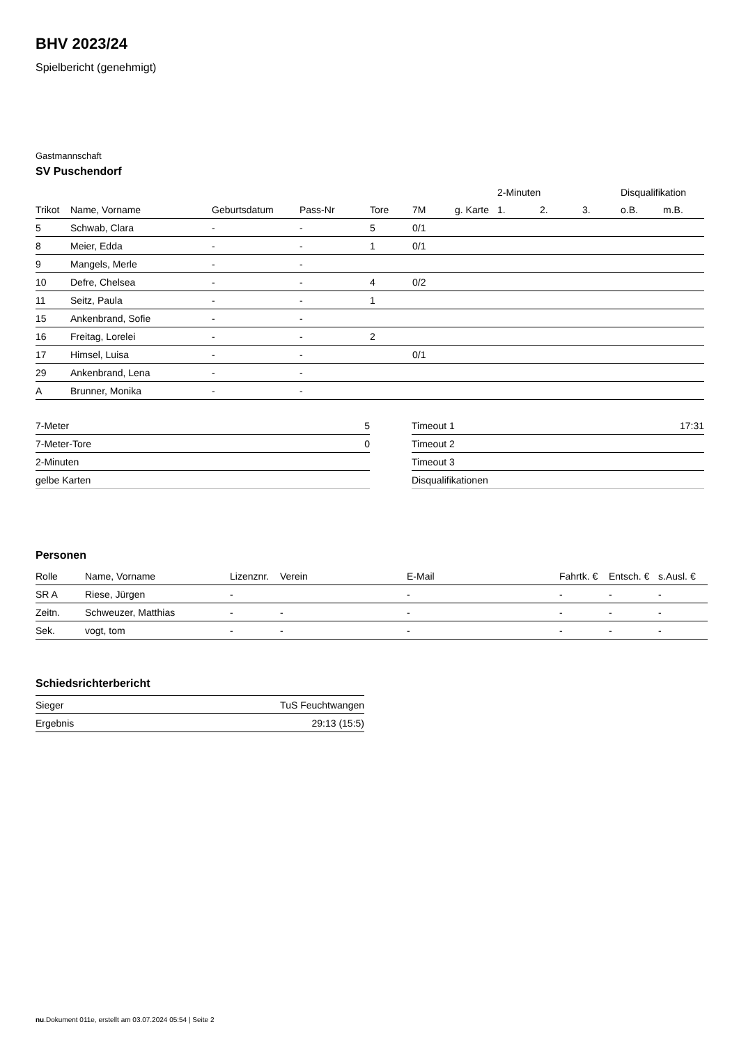BHV 2023/24
Spielbericht (genehmigt)
Gastmannschaft
SV Puschendorf
| | | | | | | | 2-Minuten | | | Disqualifikation | |
| --- | --- | --- | --- | --- | --- | --- | --- | --- | --- | --- | --- |
| Trikot | Name, Vorname | Geburtsdatum | Pass-Nr | Tore | 7M | g. Karte | 1. | 2. | 3. | o.B. | m.B. |
| 5 | Schwab, Clara | - | - | 5 | 0/1 | | | | | | |
| 8 | Meier, Edda | - | - | 1 | 0/1 | | | | | | |
| 9 | Mangels, Merle | - | - | | | | | | | | |
| 10 | Defre, Chelsea | - | - | 4 | 0/2 | | | | | | |
| 11 | Seitz, Paula | - | - | 1 | | | | | | | |
| 15 | Ankenbrand, Sofie | - | - | | | | | | | | |
| 16 | Freitag, Lorelei | - | - | 2 | | | | | | | |
| 17 | Himsel, Luisa | - | - | | 0/1 | | | | | | |
| 29 | Ankenbrand, Lena | - | - | | | | | | | | |
| A | Brunner, Monika | - | - | | | | | | | | |
| 7-Meter | 5 |
| 7-Meter-Tore | 0 |
| 2-Minuten | |
| gelbe Karten | |
| Timeout 1 | 17:31 |
| Timeout 2 | |
| Timeout 3 | |
| Disqualifikationen | |
Personen
| Rolle | Name, Vorname | Lizenznr. | Verein | E-Mail | Fahrtk. € | Entsch. € | s.Ausl. € |
| --- | --- | --- | --- | --- | --- | --- | --- |
| SR A | Riese, Jürgen | - | | - | - | - | - |
| Zeitn. | Schweuzer, Matthias | - | - | - | - | - | - |
| Sek. | vogt, tom | - | - | - | - | - | - |
Schiedsrichterbericht
| Sieger | TuS Feuchtwangen |
| Ergebnis | 29:13 (15:5) |
nu.Dokument 011e, erstellt am 03.07.2024 05:54 | Seite 2